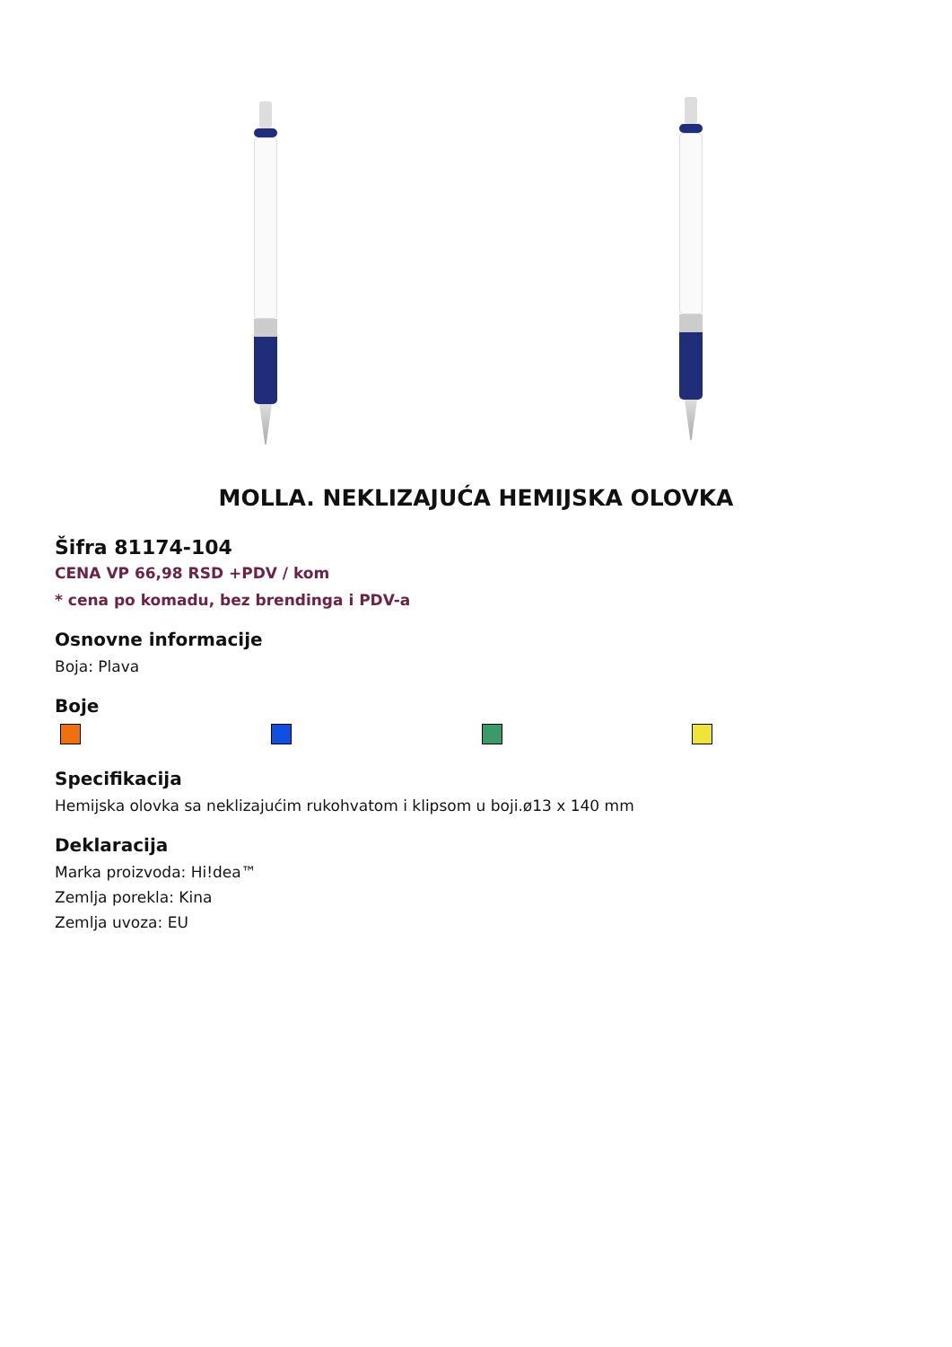MOLLA. NEKLIZAJUĆA HEMIJSKA OLOVKA
Šifra 81174-104
CENA VP 66,98 RSD +PDV / kom
* cena po komadu, bez brendinga i PDV-a
Osnovne informacije
Boja: Plava
Boje
Specifikacija
Hemijska olovka sa neklizajućim rukohvatom i klipsom u boji.ø13 x 140 mm
Deklaracija
Marka proizvoda: Hi!dea™
Zemlja porekla: Kina
Zemlja uvoza: EU